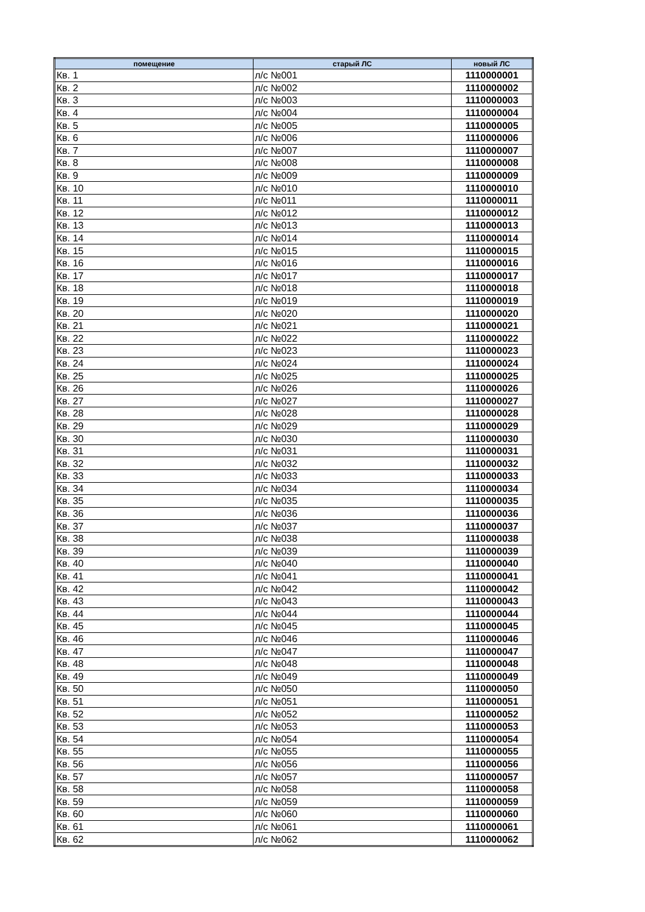| помещение | старый ЛС | новый ЛС |
| --- | --- | --- |
| Кв. 1 | л/с №001 | 1110000001 |
| Кв. 2 | л/с №002 | 1110000002 |
| Кв. 3 | л/с №003 | 1110000003 |
| Кв. 4 | л/с №004 | 1110000004 |
| Кв. 5 | л/с №005 | 1110000005 |
| Кв. 6 | л/с №006 | 1110000006 |
| Кв. 7 | л/с №007 | 1110000007 |
| Кв. 8 | л/с №008 | 1110000008 |
| Кв. 9 | л/с №009 | 1110000009 |
| Кв. 10 | л/с №010 | 1110000010 |
| Кв. 11 | л/с №011 | 1110000011 |
| Кв. 12 | л/с №012 | 1110000012 |
| Кв. 13 | л/с №013 | 1110000013 |
| Кв. 14 | л/с №014 | 1110000014 |
| Кв. 15 | л/с №015 | 1110000015 |
| Кв. 16 | л/с №016 | 1110000016 |
| Кв. 17 | л/с №017 | 1110000017 |
| Кв. 18 | л/с №018 | 1110000018 |
| Кв. 19 | л/с №019 | 1110000019 |
| Кв. 20 | л/с №020 | 1110000020 |
| Кв. 21 | л/с №021 | 1110000021 |
| Кв. 22 | л/с №022 | 1110000022 |
| Кв. 23 | л/с №023 | 1110000023 |
| Кв. 24 | л/с №024 | 1110000024 |
| Кв. 25 | л/с №025 | 1110000025 |
| Кв. 26 | л/с №026 | 1110000026 |
| Кв. 27 | л/с №027 | 1110000027 |
| Кв. 28 | л/с №028 | 1110000028 |
| Кв. 29 | л/с №029 | 1110000029 |
| Кв. 30 | л/с №030 | 1110000030 |
| Кв. 31 | л/с №031 | 1110000031 |
| Кв. 32 | л/с №032 | 1110000032 |
| Кв. 33 | л/с №033 | 1110000033 |
| Кв. 34 | л/с №034 | 1110000034 |
| Кв. 35 | л/с №035 | 1110000035 |
| Кв. 36 | л/с №036 | 1110000036 |
| Кв. 37 | л/с №037 | 1110000037 |
| Кв. 38 | л/с №038 | 1110000038 |
| Кв. 39 | л/с №039 | 1110000039 |
| Кв. 40 | л/с №040 | 1110000040 |
| Кв. 41 | л/с №041 | 1110000041 |
| Кв. 42 | л/с №042 | 1110000042 |
| Кв. 43 | л/с №043 | 1110000043 |
| Кв. 44 | л/с №044 | 1110000044 |
| Кв. 45 | л/с №045 | 1110000045 |
| Кв. 46 | л/с №046 | 1110000046 |
| Кв. 47 | л/с №047 | 1110000047 |
| Кв. 48 | л/с №048 | 1110000048 |
| Кв. 49 | л/с №049 | 1110000049 |
| Кв. 50 | л/с №050 | 1110000050 |
| Кв. 51 | л/с №051 | 1110000051 |
| Кв. 52 | л/с №052 | 1110000052 |
| Кв. 53 | л/с №053 | 1110000053 |
| Кв. 54 | л/с №054 | 1110000054 |
| Кв. 55 | л/с №055 | 1110000055 |
| Кв. 56 | л/с №056 | 1110000056 |
| Кв. 57 | л/с №057 | 1110000057 |
| Кв. 58 | л/с №058 | 1110000058 |
| Кв. 59 | л/с №059 | 1110000059 |
| Кв. 60 | л/с №060 | 1110000060 |
| Кв. 61 | л/с №061 | 1110000061 |
| Кв. 62 | л/с №062 | 1110000062 |